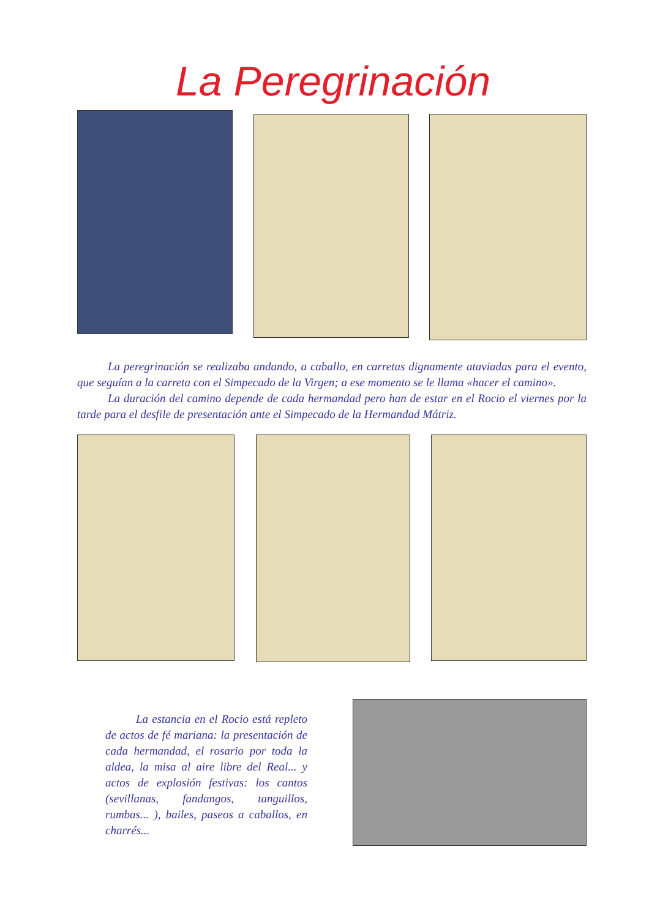La Peregrinación
La peregrinación se realizaba andando, a caballo, en carretas dignamente ataviadas para el evento, que seguían a la carreta con el Simpecado de la Virgen; a ese momento se le llama «hacer el camino».
La duración del camino depende de cada hermandad pero han de estar en el Rocio el viernes por la tarde para el desfile de presentación ante el Simpecado de la Hermandad Mátriz.
La estancia en el Rocio está repleto de actos de fé mariana: la presentación de cada hermandad, el rosario por toda la aldea, la misa al aire libre del Real... y actos de explosión festivas: los cantos (sevillanas, fandangos, tanguillos, rumbas... ), bailes, paseos a caballos, en charrés...